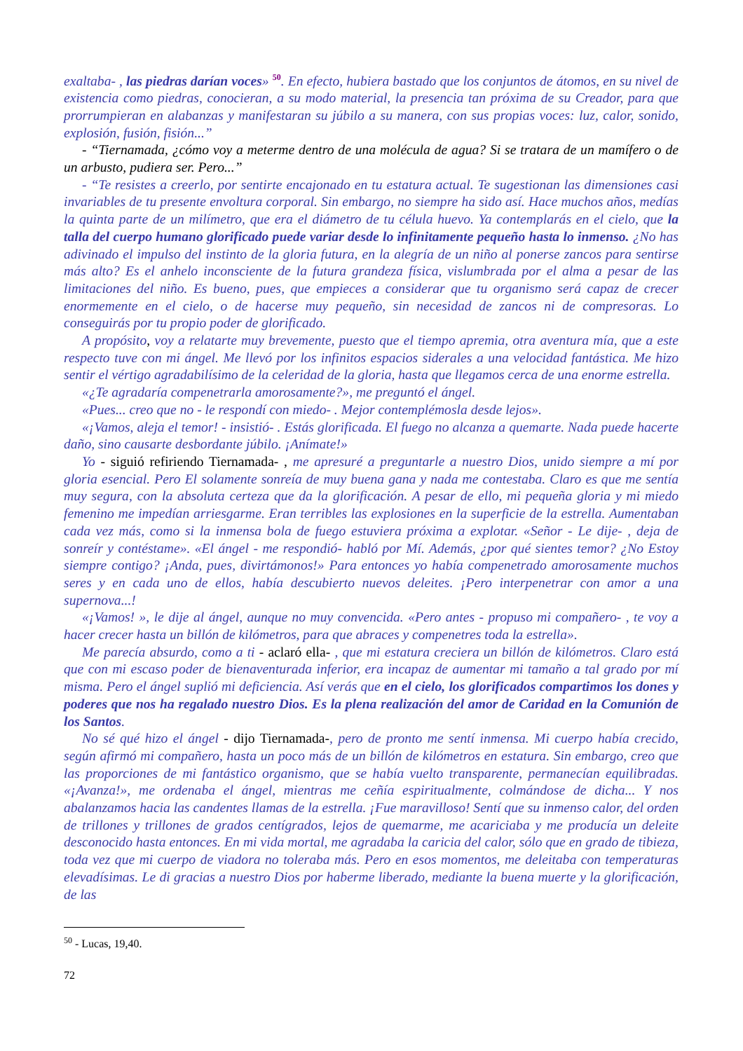exaltaba- , las piedras darían voces» <sup>50</sup>. En efecto, hubiera bastado que los conjuntos de átomos, en su nivel de existencia como piedras, conocieran, a su modo material, la presencia tan próxima de su Creador, para que prorrumpieran en alabanzas y manifestaran su júbilo a su manera, con sus propias voces: luz, calor, sonido, explosión, fusión, fisión...”
- “Tiernamada, ¿cómo voy a meterme dentro de una molécula de agua? Si se tratara de un mamífero o de un arbusto, pudiera ser. Pero...”
- “Te resistes a creerlo, por sentirte encajonado en tu estatura actual. Te sugestionan las dimensiones casi invariables de tu presente envoltura corporal. Sin embargo, no siempre ha sido así. Hace muchos años, medías la quinta parte de un milímetro, que era el diámetro de tu célula huevo. Ya contemplarás en el cielo, que la talla del cuerpo humano glorificado puede variar desde lo infinitamente pequeño hasta lo inmenso. ¿No has adivinado el impulso del instinto de la gloria futura, en la alegría de un niño al ponerse zancos para sentirse más alto? Es el anhelo inconsciente de la futura grandeza física, vislumbrada por el alma a pesar de las limitaciones del niño. Es bueno, pues, que empieces a considerar que tu organismo será capaz de crecer enormemente en el cielo, o de hacerse muy pequeño, sin necesidad de zancos ni de compresoras. Lo conseguirás por tu propio poder de glorificado.
A propósito, voy a relatarte muy brevemente, puesto que el tiempo apremia, otra aventura mía, que a este respecto tuve con mi ángel. Me llevó por los infinitos espacios siderales a una velocidad fantástica. Me hizo sentir el vértigo agradabilísimo de la celeridad de la gloria, hasta que llegamos cerca de una enorme estrella.
«¿Te agradaría compenetrarla amorosamente?», me preguntó el ángel.
«Pues... creo que no - le respondí con miedo- . Mejor contemplémosla desde lejos».
«¡Vamos, aleja el temor! - insistió- . Estás glorificada. El fuego no alcanza a quemarte. Nada puede hacerte daño, sino causarte desbordante júbilo. ¡Anímate!»
Yo - siguió refiriendo Tiernamada- , me apresuré a preguntarle a nuestro Dios, unido siempre a mí por gloria esencial. Pero El solamente sonreía de muy buena gana y nada me contestaba. Claro es que me sentía muy segura, con la absoluta certeza que da la glorificación. A pesar de ello, mi pequeña gloria y mi miedo femenino me impedían arriesgarme. Eran terribles las explosiones en la superficie de la estrella. Aumentaban cada vez más, como si la inmensa bola de fuego estuviera próxima a explotar. «Señor - Le dije- , deja de sonreír y contéstame». «El ángel - me respondió- habló por Mí. Además, ¿por qué sientes temor? ¿No Estoy siempre contigo? ¡Anda, pues, divirtámonos!» Para entonces yo había compenetrado amorosamente muchos seres y en cada uno de ellos, había descubierto nuevos deleites. ¡Pero interpenetrar con amor a una supernova...!
«¡Vamos! », le dije al ángel, aunque no muy convencida. «Pero antes - propuso mi compañero- , te voy a hacer crecer hasta un billón de kilómetros, para que abraces y compenetres toda la estrella».
Me parecía absurdo, como a ti - aclaró ella- , que mi estatura creciera un billón de kilómetros. Claro está que con mi escaso poder de bienaventurada inferior, era incapaz de aumentar mi tamaño a tal grado por mí misma. Pero el ángel suplió mi deficiencia. Así verás que en el cielo, los glorificados compartimos los dones y poderes que nos ha regalado nuestro Dios. Es la plena realización del amor de Caridad en la Comunión de los Santos.
No sé qué hizo el ángel - dijo Tiernamada-, pero de pronto me sentí inmensa. Mi cuerpo había crecido, según afirmó mi compañero, hasta un poco más de un billón de kilómetros en estatura. Sin embargo, creo que las proporciones de mi fantástico organismo, que se había vuelto transparente, permanecían equilibradas. «¡Avanza!», me ordenaba el ángel, mientras me ceñía espiritualmente, colmándose de dicha... Y nos abalanzamos hacia las candentes llamas de la estrella. ¡Fue maravilloso! Sentí que su inmenso calor, del orden de trillones y trillones de grados centígrados, lejos de quemarme, me acariciaba y me producía un deleite desconocido hasta entonces. En mi vida mortal, me agradaba la caricia del calor, sólo que en grado de tibieza, toda vez que mi cuerpo de viadora no toleraba más. Pero en esos momentos, me deleitaba con temperaturas elevadísimas. Le di gracias a nuestro Dios por haberme liberado, mediante la buena muerte y la glorificación, de las
<sup>50</sup> - Lucas, 19,40.
72